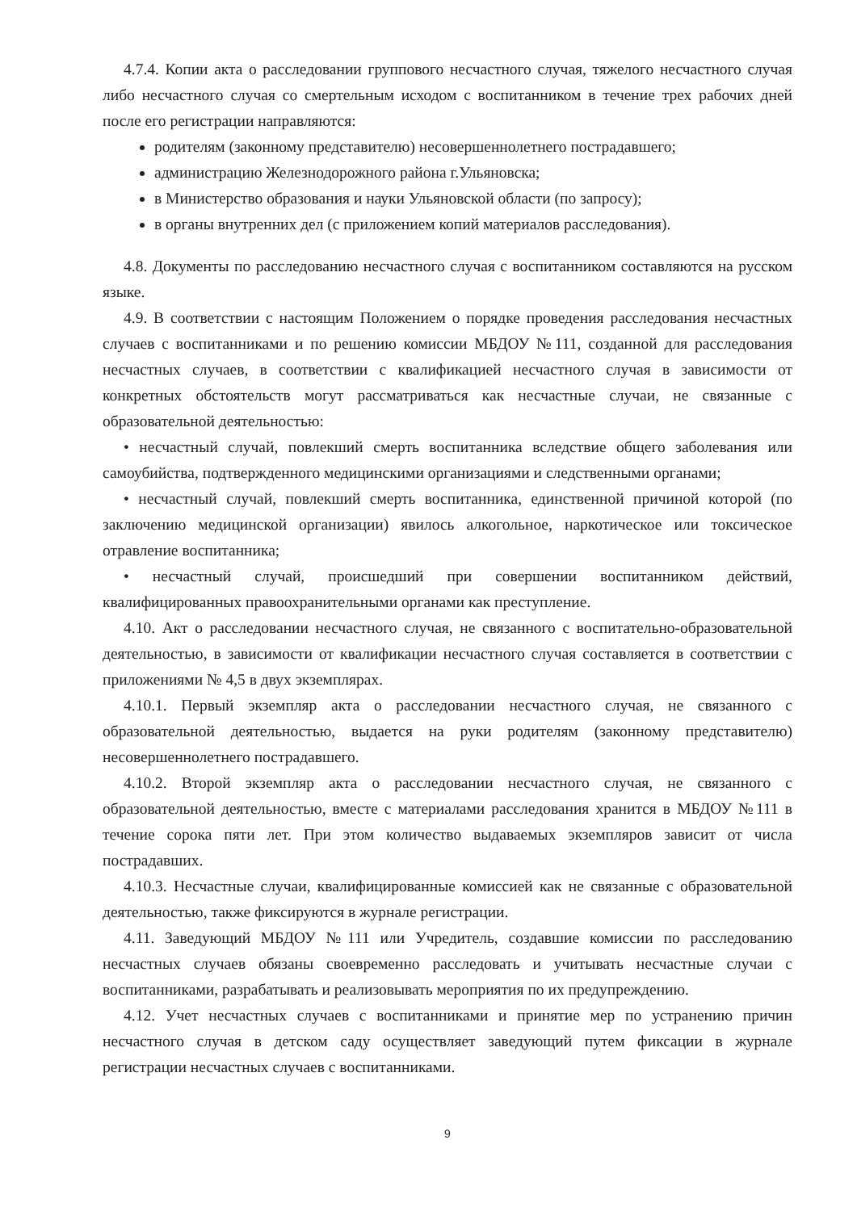4.7.4. Копии акта о расследовании группового несчастного случая, тяжелого несчастного случая либо несчастного случая со смертельным исходом с воспитанником в течение трех рабочих дней после его регистрации направляются:
родителям (законному представителю) несовершеннолетнего пострадавшего;
администрацию Железнодорожного района г.Ульяновска;
в Министерство образования и науки Ульяновской области (по запросу);
в органы внутренних дел (с приложением копий материалов расследования).
4.8. Документы по расследованию несчастного случая с воспитанником составляются на русском языке.
4.9. В соответствии с настоящим Положением о порядке проведения расследования несчастных случаев с воспитанниками и по решению комиссии МБДОУ №111, созданной для расследования несчастных случаев, в соответствии с квалификацией несчастного случая в зависимости от конкретных обстоятельств могут рассматриваться как несчастные случаи, не связанные с образовательной деятельностью:
• несчастный случай, повлекший смерть воспитанника вследствие общего заболевания или самоубийства, подтвержденного медицинскими организациями и следственными органами;
• несчастный случай, повлекший смерть воспитанника, единственной причиной которой (по заключению медицинской организации) явилось алкогольное, наркотическое или токсическое отравление воспитанника;
• несчастный случай, происшедший при совершении воспитанником действий, квалифицированных правоохранительными органами как преступление.
4.10. Акт о расследовании несчастного случая, не связанного с воспитательно-образовательной деятельностью, в зависимости от квалификации несчастного случая составляется в соответствии с приложениями № 4,5 в двух экземплярах.
4.10.1. Первый экземпляр акта о расследовании несчастного случая, не связанного с образовательной деятельностью, выдается на руки родителям (законному представителю) несовершеннолетнего пострадавшего.
4.10.2. Второй экземпляр акта о расследовании несчастного случая, не связанного с образовательной деятельностью, вместе с материалами расследования хранится в МБДОУ №111 в течение сорока пяти лет. При этом количество выдаваемых экземпляров зависит от числа пострадавших.
4.10.3. Несчастные случаи, квалифицированные комиссией как не связанные с образовательной деятельностью, также фиксируются в журнале регистрации.
4.11. Заведующий МБДОУ №111 или Учредитель, создавшие комиссии по расследованию несчастных случаев обязаны своевременно расследовать и учитывать несчастные случаи с воспитанниками, разрабатывать и реализовывать мероприятия по их предупреждению.
4.12. Учет несчастных случаев с воспитанниками и принятие мер по устранению причин несчастного случая в детском саду осуществляет заведующий путем фиксации в журнале регистрации несчастных случаев с воспитанниками.
9